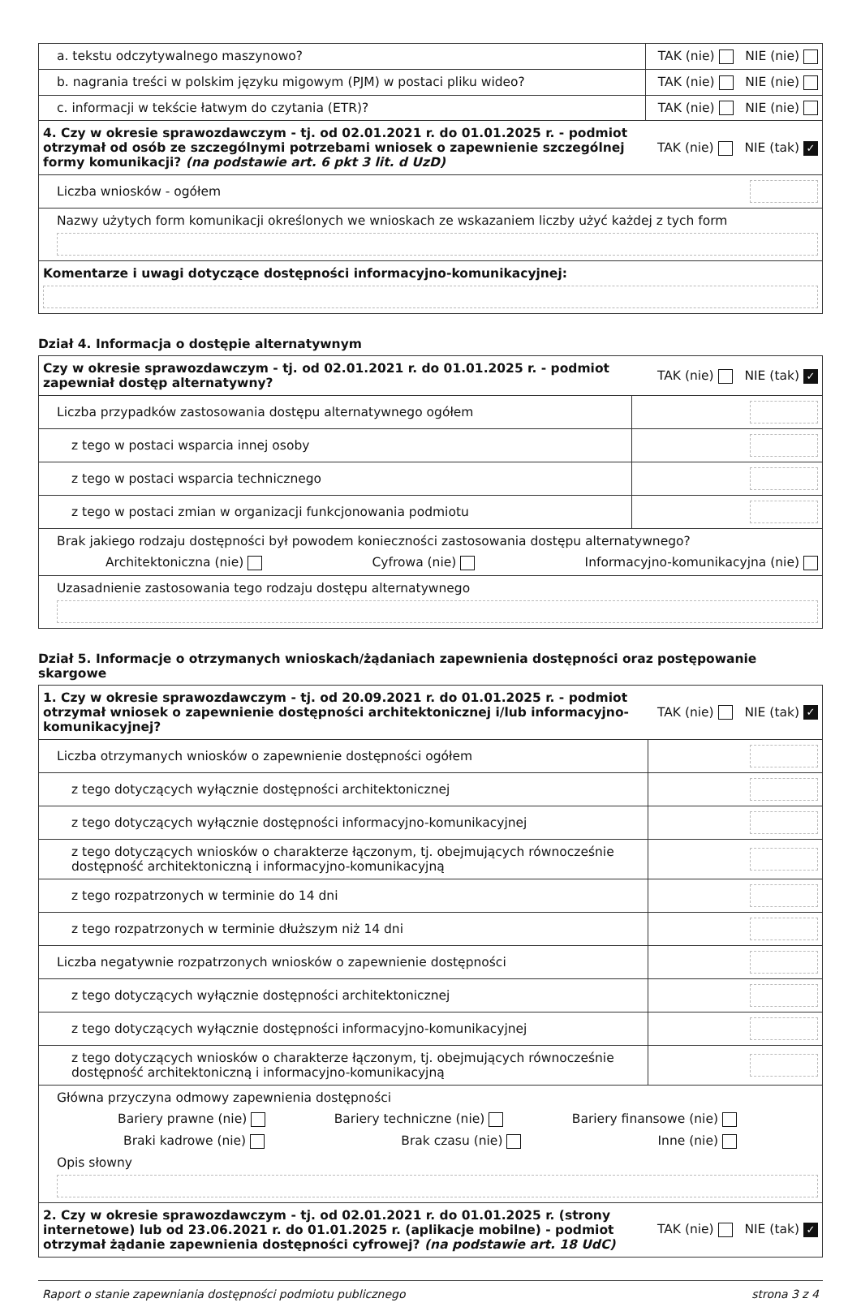| a. tekstu odczytywalnego maszynowo? | TAK (nie) NIE (nie) |
| b. nagrania treści w polskim języku migowym (PJM) w postaci pliku wideo? | TAK (nie) NIE (nie) |
| c. informacji w tekście łatwym do czytania (ETR)? | TAK (nie) NIE (nie) |
| 4. Czy w okresie sprawozdawczym - tj. od 02.01.2021 r. do 01.01.2025 r. - podmiot otrzymał od osób ze szczególnymi potrzebami wniosek o zapewnienie szczególnej formy komunikacji? (na podstawie art. 6 pkt 3 lit. d UzD) | TAK (nie) NIE (tak) ✓ |
| Liczba wniosków - ogółem | |
| Nazwy użytych form komunikacji określonych we wnioskach ze wskazaniem liczby użyć każdej z tych form | |
| Komentarze i uwagi dotyczące dostępności informacyjno-komunikacyjnej: | |
Dział 4. Informacja o dostępie alternatywnym
| Czy w okresie sprawozdawczym - tj. od 02.01.2021 r. do 01.01.2025 r. - podmiot zapewniał dostęp alternatywny? | TAK (nie) NIE (tak) ✓ |
| Liczba przypadków zastosowania dostępu alternatywnego ogółem | |
| z tego w postaci wsparcia innej osoby | |
| z tego w postaci wsparcia technicznego | |
| z tego w postaci zmian w organizacji funkcjonowania podmiotu | |
| Brak jakiego rodzaju dostępności był powodem konieczności zastosowania dostępu alternatywnego? Architektoniczna (nie) Cyfrowa (nie) Informacyjno-komunikacyjna (nie) | |
| Uzasadnienie zastosowania tego rodzaju dostępu alternatywnego | |
Dział 5. Informacje o otrzymanych wnioskach/żądaniach zapewnienia dostępności oraz postępowanie skargowe
| 1. Czy w okresie sprawozdawczym - tj. od 20.09.2021 r. do 01.01.2025 r. - podmiot otrzymał wniosek o zapewnienie dostępności architektonicznej i/lub informacyjno-komunikacyjnej? | TAK (nie) NIE (tak) ✓ |
| Liczba otrzymanych wniosków o zapewnienie dostępności ogółem | |
| z tego dotyczących wyłącznie dostępności architektonicznej | |
| z tego dotyczących wyłącznie dostępności informacyjno-komunikacyjnej | |
| z tego dotyczących wniosków o charakterze łączonym, tj. obejmujących równocześnie dostępność architektoniczną i informacyjno-komunikacyjną | |
| z tego rozpatrzonych w terminie do 14 dni | |
| z tego rozpatrzonych w terminie dłuższym niż 14 dni | |
| Liczba negatywnie rozpatrzonych wniosków o zapewnienie dostępności | |
| z tego dotyczących wyłącznie dostępności architektonicznej | |
| z tego dotyczących wyłącznie dostępności informacyjno-komunikacyjnej | |
| z tego dotyczących wniosków o charakterze łączonym, tj. obejmujących równocześnie dostępność architektoniczną i informacyjno-komunikacyjną | |
| Główna przyczyna odmowy zapewnienia dostępności Bariery prawne (nie) Bariery techniczne (nie) Bariery finansowe (nie) Braki kadrowe (nie) Brak czasu (nie) Inne (nie) Opis słowny | |
| 2. Czy w okresie sprawozdawczym - tj. od 02.01.2021 r. do 01.01.2025 r. (strony internetowe) lub od 23.06.2021 r. do 01.01.2025 r. (aplikacje mobilne) - podmiot otrzymał żądanie zapewnienia dostępności cyfrowej? (na podstawie art. 18 UdC) | TAK (nie) NIE (tak) ✓ |
Raport o stanie zapewniania dostępności podmiotu publicznego strona 3 z 4